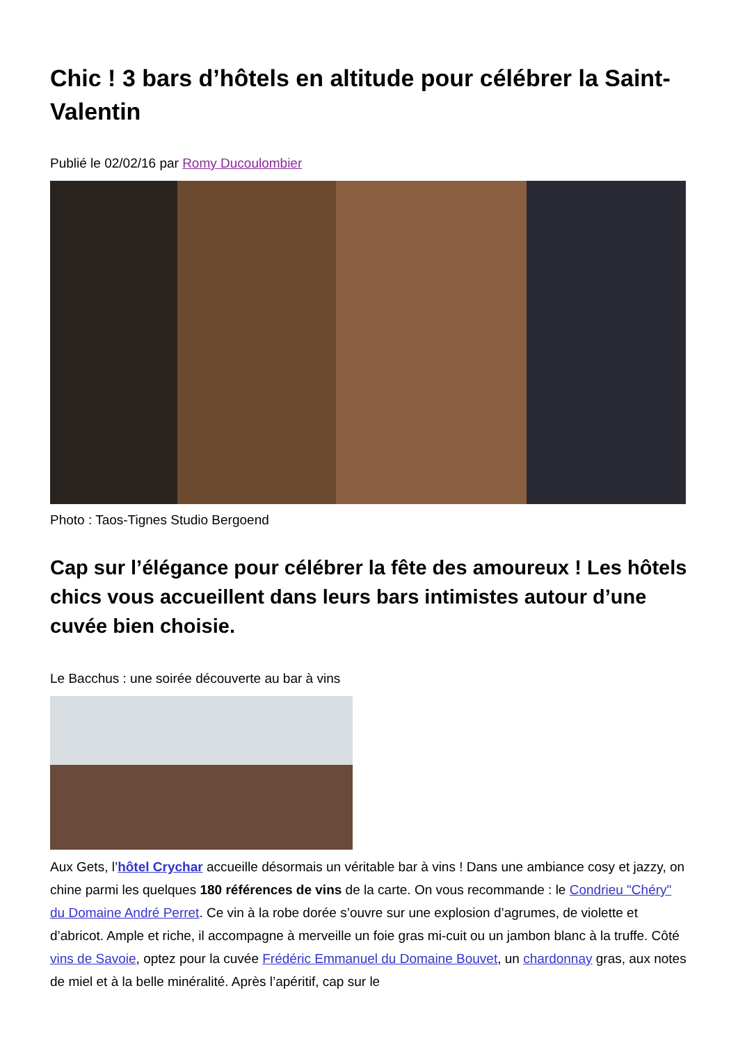Chic ! 3 bars d’hôtels en altitude pour célébrer la Saint-Valentin
Publié le 02/02/16 par Romy Ducoulombier
Photo : Taos-Tignes Studio Bergoend
Cap sur l’élégance pour célébrer la fête des amoureux ! Les hôtels chics vous accueillent dans leurs bars intimistes autour d’une cuvée bien choisie.
Le Bacchus : une soirée découverte au bar à vins
Aux Gets, l’hôtel Crychar accueille désormais un véritable bar à vins ! Dans une ambiance cosy et jazzy, on chine parmi les quelques 180 références de vins de la carte. On vous recommande : le Condrieu "Chéry" du Domaine André Perret. Ce vin à la robe dorée s’ouvre sur une explosion d’agrumes, de violette et d’abricot. Ample et riche, il accompagne à merveille un foie gras mi-cuit ou un jambon blanc à la truffe. Côté vins de Savoie, optez pour la cuvée Frédéric Emmanuel du Domaine Bouvet, un chardonnay gras, aux notes de miel et à la belle minéralité. Après l’apéritif, cap sur le